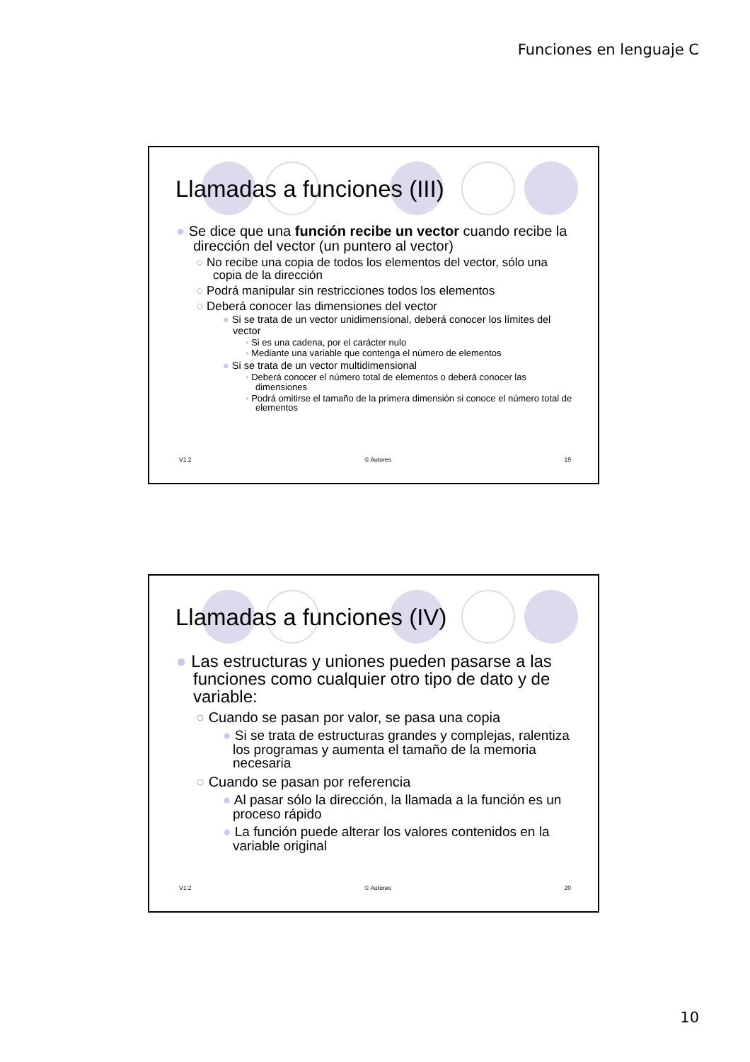Funciones en lenguaje C
Llamadas a funciones (III)
● Se dice que una función recibe un vector cuando recibe la dirección del vector (un puntero al vector)
○ No recibe una copia de todos los elementos del vector, sólo una copia de la dirección
○ Podrá manipular sin restricciones todos los elementos
○ Deberá conocer las dimensiones del vector
● Si se trata de un vector unidimensional, deberá conocer los límites del vector
• Si es una cadena, por el carácter nulo
• Mediante una variable que contenga el número de elementos
● Si se trata de un vector multidimensional
• Deberá conocer el número total de elementos o deberá conocer las dimensiones
• Podrá omitirse el tamaño de la primera dimensión si conoce el número total de elementos
V1.2 © Autores 19
Llamadas a funciones (IV)
● Las estructuras y uniones pueden pasarse a las funciones como cualquier otro tipo de dato y de variable:
○ Cuando se pasan por valor, se pasa una copia
● Si se trata de estructuras grandes y complejas, ralentiza los programas y aumenta el tamaño de la memoria necesaria
○ Cuando se pasan por referencia
● Al pasar sólo la dirección, la llamada a la función es un proceso rápido
● La función puede alterar los valores contenidos en la variable original
V1.2 © Autores 20
10